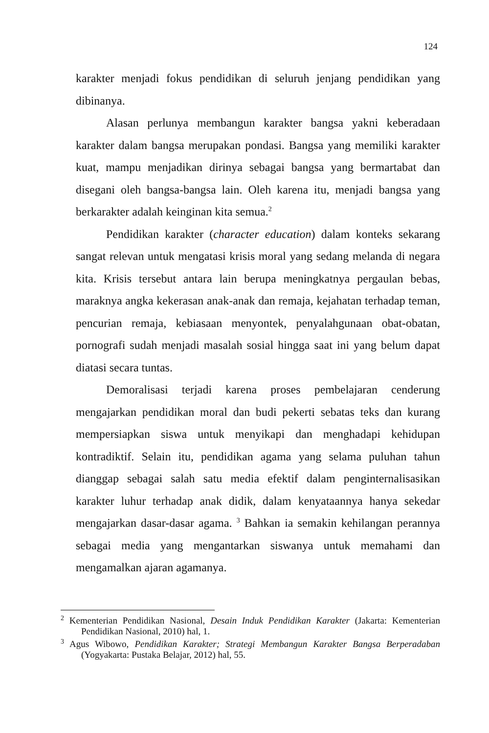124
karakter menjadi fokus pendidikan di seluruh jenjang pendidikan yang dibinanya.
Alasan perlunya membangun karakter bangsa yakni keberadaan karakter dalam bangsa merupakan pondasi. Bangsa yang memiliki karakter kuat, mampu menjadikan dirinya sebagai bangsa yang bermartabat dan disegani oleh bangsa-bangsa lain. Oleh karena itu, menjadi bangsa yang berkarakter adalah keinginan kita semua.<sup>2</sup>
Pendidikan karakter (character education) dalam konteks sekarang sangat relevan untuk mengatasi krisis moral yang sedang melanda di negara kita. Krisis tersebut antara lain berupa meningkatnya pergaulan bebas, maraknya angka kekerasan anak-anak dan remaja, kejahatan terhadap teman, pencurian remaja, kebiasaan menyontek, penyalahgunaan obat-obatan, pornografi sudah menjadi masalah sosial hingga saat ini yang belum dapat diatasi secara tuntas.
Demoralisasi terjadi karena proses pembelajaran cenderung mengajarkan pendidikan moral dan budi pekerti sebatas teks dan kurang mempersiapkan siswa untuk menyikapi dan menghadapi kehidupan kontradiktif. Selain itu, pendidikan agama yang selama puluhan tahun dianggap sebagai salah satu media efektif dalam penginternalisasikan karakter luhur terhadap anak didik, dalam kenyataannya hanya sekedar mengajarkan dasar-dasar agama. <sup>3</sup> Bahkan ia semakin kehilangan perannya sebagai media yang mengantarkan siswanya untuk memahami dan mengamalkan ajaran agamanya.
<sup>2</sup> Kementerian Pendidikan Nasional, Desain Induk Pendidikan Karakter (Jakarta: Kementerian Pendidikan Nasional, 2010) hal, 1.
<sup>3</sup> Agus Wibowo, Pendidikan Karakter; Strategi Membangun Karakter Bangsa Berperadaban (Yogyakarta: Pustaka Belajar, 2012) hal, 55.